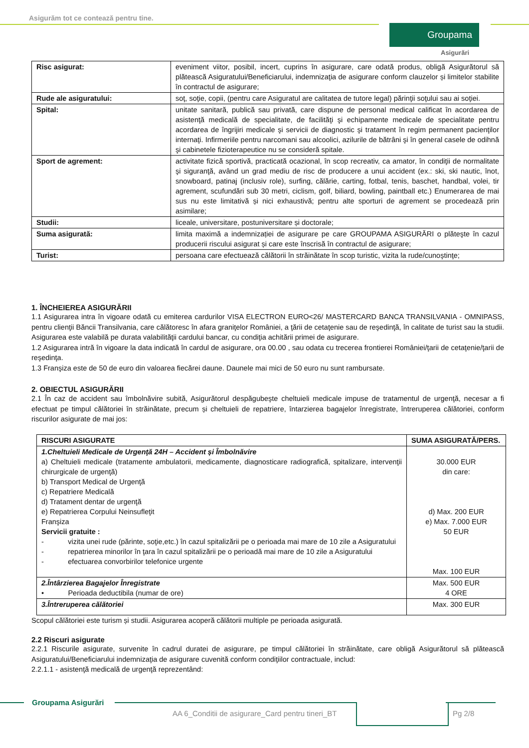Asigurăm tot ce contează pentru tine.
Groupama
Asigurări
| Risc asigurat: | eveniment viitor, posibil, incert, cuprins în asigurare, care odată produs, obligă Asigurătorul să plătească Asiguratului/Beneficiarului, indemnizaţia de asigurare conform clauzelor și limitelor stabilite în contractul de asigurare; |
| Rude ale asiguratului: | soţ, soţie, copii, (pentru care Asiguratul are calitatea de tutore legal) părinţii soţului sau ai soţiei. |
| Spital: | unitate sanitară, publică sau privată, care dispune de personal medical calificat în acordarea de asistenţă medicală de specialitate, de facilităţi şi echipamente medicale de specialitate pentru acordarea de îngrijiri medicale şi servicii de diagnostic şi tratament în regim permanent pacienţilor internaţi. Infirmeriile pentru narcomani sau alcoolici, azilurile de bătrâni şi în general casele de odihnă şi cabinetele fizioterapeutice nu se consideră spitale. |
| Sport de agrement: | activitate fizică sportivă, practicată ocazional, în scop recreativ, ca amator, în condiţii de normalitate şi siguranţă, având un grad mediu de risc de producere a unui accident (ex.: ski, ski nautic, înot, snowboard, patinaj (inclusiv role), surfing, călărie, carting, fotbal, tenis, baschet, handbal, volei, tir agrement, scufundări sub 30 metri, ciclism, golf, biliard, bowling, paintball etc.) Enumerarea de mai sus nu este limitativă și nici exhaustivă; pentru alte sporturi de agrement se procedează prin asimilare; |
| Studii: | liceale, universitare, postuniversitare și doctorale; |
| Suma asigurată: | limita maximă a indemnizației de asigurare pe care GROUPAMA ASIGURĂRI o plăteşte în cazul producerii riscului asigurat și care este înscrisă în contractul de asigurare; |
| Turist: | persoana care efectuează călătorii în străinătate în scop turistic, vizita la rude/cunoştinţe; |
1. ÎNCHEIEREA ASIGURĂRII
1.1 Asigurarea intra în vigoare odată cu emiterea cardurilor VISA ELECTRON EURO<26/ MASTERCARD BANCA TRANSILVANIA - OMNIPASS, pentru clienţii Băncii Transilvania, care călătoresc în afara graniţelor României, a ţării de cetaţenie sau de reşedinţă, în calitate de turist sau la studii. Asigurarea este valabilă pe durata valabilităţii cardului bancar, cu condiţia achitării primei de asigurare.
1.2 Asigurarea intră în vigoare la data indicată în cardul de asigurare, ora 00.00 , sau odata cu trecerea frontierei României/ţarii de cetaţenie/ţarii de reşedinţa.
1.3 Franşiza este de 50 de euro din valoarea fiecărei daune. Daunele mai mici de 50 euro nu sunt rambursate.
2. OBIECTUL ASIGURĂRII
2.1 În caz de accident sau îmbolnăvire subită, Asigurătorul despăgubeşte cheltuieli medicale impuse de tratamentul de urgenţă, necesar a fi efectuat pe timpul călătoriei în străinătate, precum și cheltuieli de repatriere, întarzierea bagajelor înregistrate, întreruperea călătoriei, conform riscurilor asigurate de mai jos:
| RISCURI ASIGURATE | SUMA ASIGURATĂ/PERS. |
| --- | --- |
| 1.Cheltuieli Medicale de Urgenţă 24H – Accident și Îmbolnăvire a) Cheltuieli medicale (tratamente ambulatorii, medicamente, diagnosticare radiografică, spitalizare, intervenţii chirurgicale de urgenţă) b) Transport Medical de Urgenţă c) Repatriere Medicală d) Tratament dentar de urgenţă e) Repatrierea Corpului Neinsufleţit Franşiza Servicii gratuite : - vizita unei rude (părinte, soţie,etc.) în cazul spitalizării pe o perioada mai mare de 10 zile a Asiguratului - repatrierea minorilor în ţara în cazul spitalizării pe o perioadă mai mare de 10 zile a Asiguratului - efectuarea convorbirilor telefonice urgente | 30.000 EUR din care: d) Max. 200 EUR e) Max. 7.000 EUR 50 EUR Max. 100 EUR |
| 2.Întârzierea Bagajelor Înregistrate • Perioada deductibila (numar de ore) | Max. 500 EUR 4 ORE |
| 3.Întreruperea călătoriei | Max. 300 EUR |
Scopul călătoriei este turism și studii. Asigurarea acoperă călătorii multiple pe perioada asigurată.
2.2 Riscuri asigurate
2.2.1 Riscurile asigurate, survenite în cadrul duratei de asigurare, pe timpul călătoriei în străinătate, care obligă Asigurătorul să plătească Asiguratului/Beneficiarului indemnizaţia de asigurare cuvenită conform condiţiilor contractuale, includ:
2.2.1.1 - asistenţă medicală de urgenţă reprezentând:
Groupama Asigurări
AA 6_Conditii de asigurare_Card pentru tineri_BT
Pg 2/8